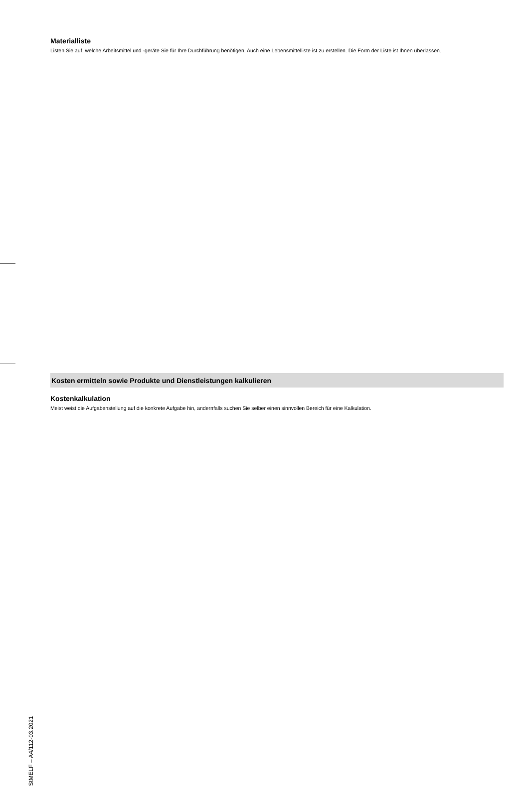Materialliste
Listen Sie auf, welche Arbeitsmittel und -geräte Sie für Ihre Durchführung benötigen. Auch eine Lebensmittelliste ist zu erstellen. Die Form der Liste ist Ihnen überlassen.
Kosten ermitteln sowie Produkte und Dienstleistungen kalkulieren
Kostenkalkulation
Meist weist die Aufgabenstellung auf die konkrete Aufgabe hin, andernfalls suchen Sie selber einen sinnvollen Bereich für eine Kalkulation.
StMELF – A4/112-03.2021